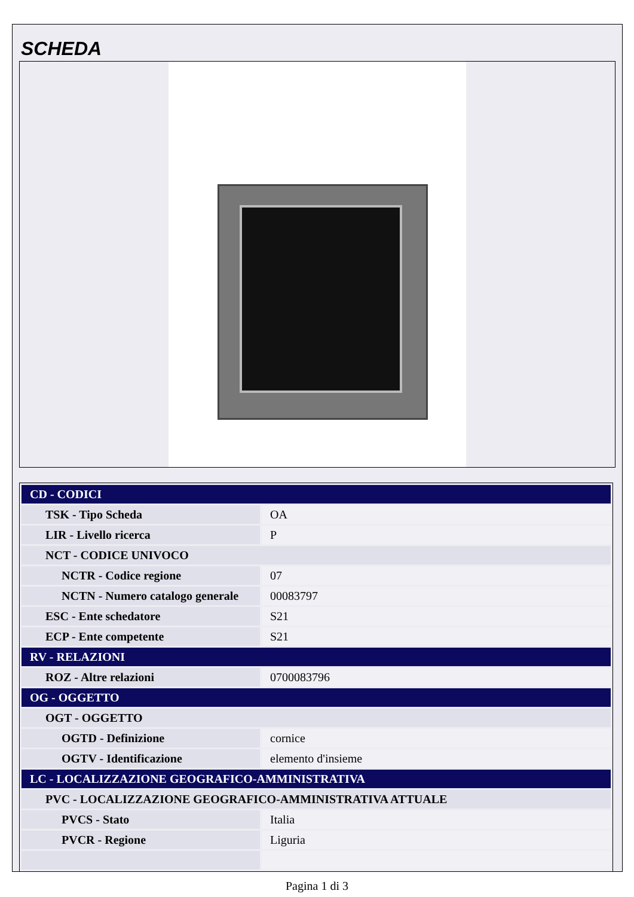SCHEDA
| CD - CODICI | |
| TSK - Tipo Scheda | OA |
| LIR - Livello ricerca | P |
| NCT - CODICE UNIVOCO | |
| NCTR - Codice regione | 07 |
| NCTN - Numero catalogo generale | 00083797 |
| ESC - Ente schedatore | S21 |
| ECP - Ente competente | S21 |
| RV - RELAZIONI | |
| ROZ - Altre relazioni | 0700083796 |
| OG - OGGETTO | |
| OGT - OGGETTO | |
| OGTD - Definizione | cornice |
| OGTV - Identificazione | elemento d'insieme |
| LC - LOCALIZZAZIONE GEOGRAFICO-AMMINISTRATIVA | |
| PVC - LOCALIZZAZIONE GEOGRAFICO-AMMINISTRATIVA ATTUALE | |
| PVCS - Stato | Italia |
| PVCR - Regione | Liguria |
Pagina 1 di 3